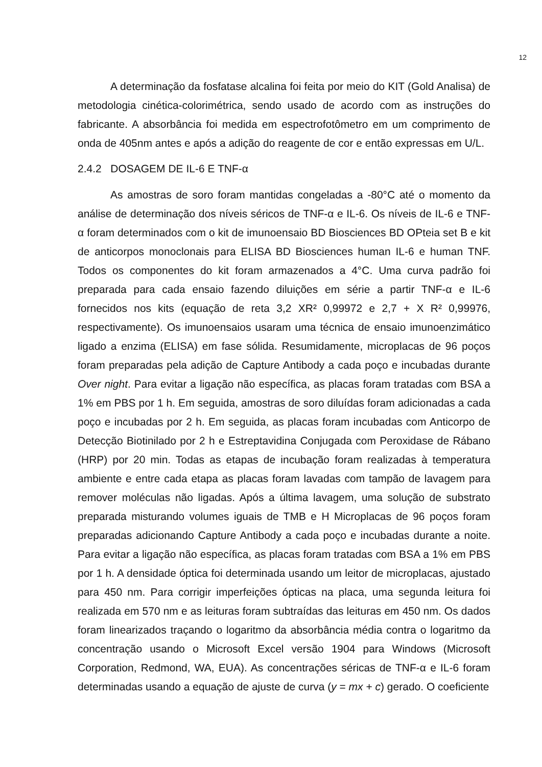12
A determinação da fosfatase alcalina foi feita por meio do KIT (Gold Analisa) de metodologia cinética-colorimétrica, sendo usado de acordo com as instruções do fabricante. A absorbância foi medida em espectrofotômetro em um comprimento de onda de 405nm antes e após a adição do reagente de cor e então expressas em U/L.
2.4.2 DOSAGEM DE IL-6 E TNF-α
As amostras de soro foram mantidas congeladas a -80°C até o momento da análise de determinação dos níveis séricos de TNF-α e IL-6. Os níveis de IL-6 e TNF-α foram determinados com o kit de imunoensaio BD Biosciences BD OPteia set B e kit de anticorpos monoclonais para ELISA BD Biosciences human IL-6 e human TNF. Todos os componentes do kit foram armazenados a 4°C. Uma curva padrão foi preparada para cada ensaio fazendo diluições em série a partir TNF-α e IL-6 fornecidos nos kits (equação de reta 3,2 XR² 0,99972 e 2,7 + X R² 0,99976, respectivamente). Os imunoensaios usaram uma técnica de ensaio imunoenzimático ligado a enzima (ELISA) em fase sólida. Resumidamente, microplacas de 96 poços foram preparadas pela adição de Capture Antibody a cada poço e incubadas durante Over night. Para evitar a ligação não específica, as placas foram tratadas com BSA a 1% em PBS por 1 h. Em seguida, amostras de soro diluídas foram adicionadas a cada poço e incubadas por 2 h. Em seguida, as placas foram incubadas com Anticorpo de Detecção Biotinilado por 2 h e Estreptavidina Conjugada com Peroxidase de Rábano (HRP) por 20 min. Todas as etapas de incubação foram realizadas à temperatura ambiente e entre cada etapa as placas foram lavadas com tampão de lavagem para remover moléculas não ligadas. Após a última lavagem, uma solução de substrato preparada misturando volumes iguais de TMB e H Microplacas de 96 poços foram preparadas adicionando Capture Antibody a cada poço e incubadas durante a noite. Para evitar a ligação não específica, as placas foram tratadas com BSA a 1% em PBS por 1 h. A densidade óptica foi determinada usando um leitor de microplacas, ajustado para 450 nm. Para corrigir imperfeições ópticas na placa, uma segunda leitura foi realizada em 570 nm e as leituras foram subtraídas das leituras em 450 nm. Os dados foram linearizados traçando o logaritmo da absorbância média contra o logaritmo da concentração usando o Microsoft Excel versão 1904 para Windows (Microsoft Corporation, Redmond, WA, EUA). As concentrações séricas de TNF-α e IL-6 foram determinadas usando a equação de ajuste de curva (y = mx + c) gerado. O coeficiente